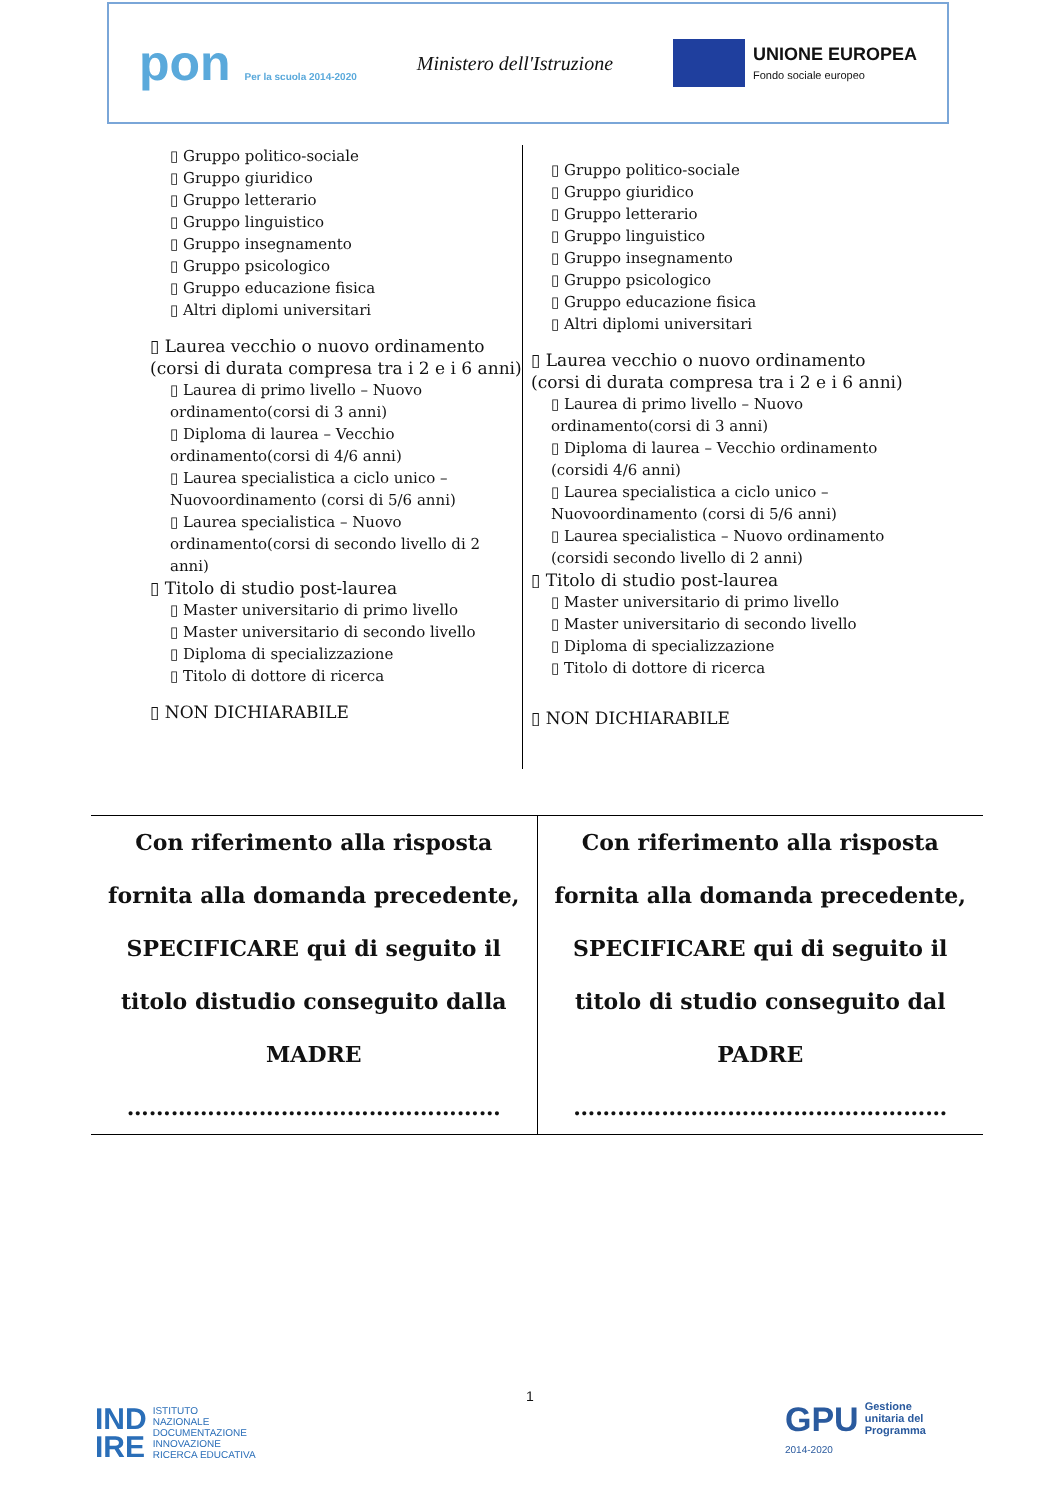pon Per la scuola 2014-2020
Ministero dell'Istruzione
UNIONE EUROPEA
Fondo sociale europeo
▯ Gruppo politico-sociale
▯ Gruppo giuridico
▯ Gruppo letterario
▯ Gruppo linguistico
▯ Gruppo insegnamento
▯ Gruppo psicologico
▯ Gruppo educazione fisica
▯ Altri diplomi universitari
▯ Laurea vecchio o nuovo ordinamento (corsi di durata compresa tra i 2 e i 6 anni)
▯ Laurea di primo livello – Nuovo ordinamento(corsi di 3 anni)
▯ Diploma di laurea – Vecchio ordinamento(corsi di 4/6 anni)
▯ Laurea specialistica a ciclo unico – Nuovoordinamento (corsi di 5/6 anni)
▯ Laurea specialistica – Nuovo ordinamento(corsi di secondo livello di 2 anni)
▯ Titolo di studio post-laurea
▯ Master universitario di primo livello
▯ Master universitario di secondo livello
▯ Diploma di specializzazione
▯ Titolo di dottore di ricerca
▯ NON DICHIARABILE
▯ Gruppo politico-sociale
▯ Gruppo giuridico
▯ Gruppo letterario
▯ Gruppo linguistico
▯ Gruppo insegnamento
▯ Gruppo psicologico
▯ Gruppo educazione fisica
▯ Altri diplomi universitari
▯ Laurea vecchio o nuovo ordinamento (corsi di durata compresa tra i 2 e i 6 anni)
▯ Laurea di primo livello – Nuovo ordinamento(corsi di 3 anni)
▯ Diploma di laurea – Vecchio ordinamento (corsidi 4/6 anni)
▯ Laurea specialistica a ciclo unico – Nuovoordinamento (corsi di 5/6 anni)
▯ Laurea specialistica – Nuovo ordinamento (corsidi secondo livello di 2 anni)
▯ Titolo di studio post-laurea
▯ Master universitario di primo livello
▯ Master universitario di secondo livello
▯ Diploma di specializzazione
▯ Titolo di dottore di ricerca
▯ NON DICHIARABILE
| Con riferimento alla risposta fornita alla domanda precedente, SPECIFICARE qui di seguito il titolo distudio conseguito dalla MADRE …………………………………………… | Con riferimento alla risposta fornita alla domanda precedente, SPECIFICARE qui di seguito il titolo di studio conseguito dal PADRE …………………………………………… |
1
IND
IRE ISTITUTO
NAZIONALE
DOCUMENTAZIONE
INNOVAZIONE
RICERCA EDUCATIVA
GPU
2014-2020
Gestione
unitaria del
Programma